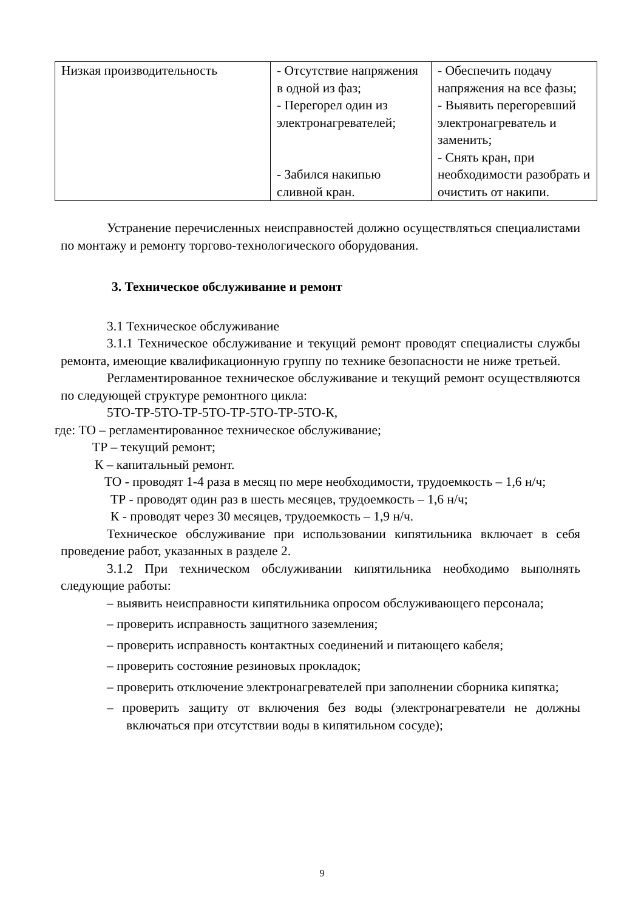| Низкая производительность | - Отсутствие напряжения в одной из фаз; - Перегорел один из электронагревателей; - Забился накипью сливной кран. | - Обеспечить подачу напряжения на все фазы; - Выявить перегоревший электронагреватель и заменить; - Снять кран, при необходимости разобрать и очистить от накипи. |
Устранение перечисленных неисправностей должно осуществляться специалистами по монтажу и ремонту торгово-технологического оборудования.
3. Техническое обслуживание и ремонт
3.1 Техническое обслуживание
3.1.1 Техническое обслуживание и текущий ремонт проводят специалисты службы ремонта, имеющие квалификационную группу по технике безопасности не ниже третьей.
Регламентированное техническое обслуживание и текущий ремонт осуществляются по следующей структуре ремонтного цикла:
5ТО-ТР-5ТО-ТР-5ТО-ТР-5ТО-ТР-5ТО-К,
где: ТО – регламентированное техническое обслуживание;
ТР – текущий ремонт;
К – капитальный ремонт.
ТО - проводят 1-4 раза в месяц по мере необходимости, трудоемкость – 1,6 н/ч;
ТР - проводят один раз в шесть месяцев, трудоемкость – 1,6 н/ч;
К - проводят через 30 месяцев, трудоемкость – 1,9 н/ч.
Техническое обслуживание при использовании кипятильника включает в себя проведение работ, указанных в разделе 2.
3.1.2 При техническом обслуживании кипятильника необходимо выполнять следующие работы:
– выявить неисправности кипятильника опросом обслуживающего персонала;
– проверить исправность защитного заземления;
– проверить исправность контактных соединений и питающего кабеля;
– проверить состояние резиновых прокладок;
– проверить отключение электронагревателей при заполнении сборника кипятка;
– проверить защиту от включения без воды (электронагреватели не должны включаться при отсутствии воды в кипятильном сосуде);
9